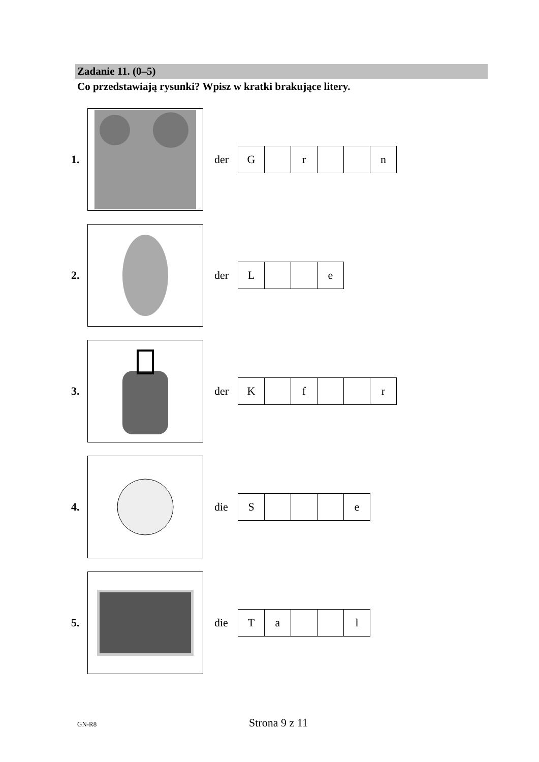Zadanie 11. (0–5)
Co przedstawiają rysunki? Wpisz w kratki brakujące litery.
1. der
| G | | r | | | n |
2. der
| L | | | e |
3. der
| K | | f | | | r |
4. die
| S | | | | e |
5. die
| T | a | | | l |
GN-R8 Strona 9 z 11